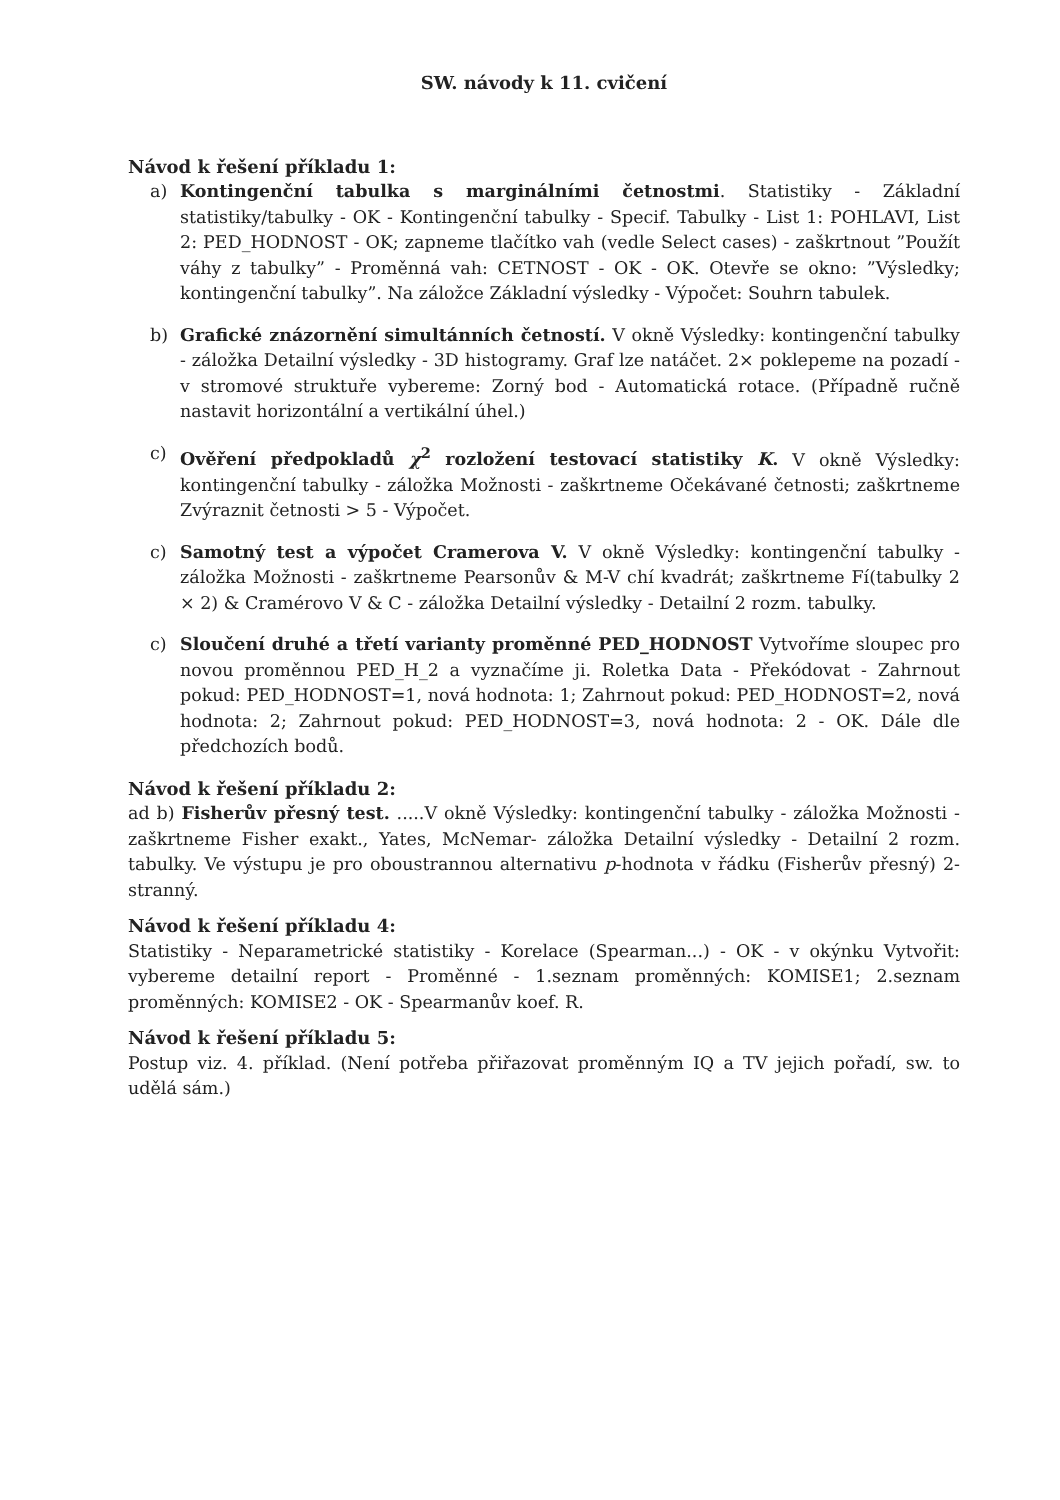SW. návody k 11. cvičení
Návod k řešení příkladu 1:
a) Kontingenční tabulka s marginálními četnostmi. Statistiky - Základní statistiky/tabulky - OK - Kontingenční tabulky - Specif. Tabulky - List 1: POHLAVI, List 2: PED_HODNOST - OK; zapneme tlačítko vah (vedle Select cases) - zaškrtnout ”Použít váhy z tabulky” - Proměnná vah: CETNOST - OK - OK. Otevře se okno: ”Výsledky; kontingenční tabulky”. Na záložce Základní výsledky - Výpočet: Souhrn tabulek.
b) Grafické znázornění simultánních četností. V okně Výsledky: kontingenční tabulky - záložka Detailní výsledky - 3D histogramy. Graf lze natáčet. 2× poklepeme na pozadí - v stromové struktuře vybereme: Zorný bod - Automatická rotace. (Případně ručně nastavit horizontální a vertikální úhel.)
c) Ověření předpokladů χ<sup>2</sup> rozložení testovací statistiky K. V okně Výsledky: kontingenční tabulky - záložka Možnosti - zaškrtneme Očekávané četnosti; zaškrtneme Zvýraznit četnosti > 5 - Výpočet.
c) Samotný test a výpočet Cramerova V. V okně Výsledky: kontingenční tabulky - záložka Možnosti - zaškrtneme Pearsonův & M-V chí kvadrát; zaškrtneme Fí(tabulky 2 × 2) & Cramérovo V & C - záložka Detailní výsledky - Detailní 2 rozm. tabulky.
c) Sloučení druhé a třetí varianty proměnné PED_HODNOST Vytvoříme sloupec pro novou proměnnou PED_H_2 a vyznačíme ji. Roletka Data - Překódovat - Zahrnout pokud: PED_HODNOST=1, nová hodnota: 1; Zahrnout pokud: PED_HODNOST=2, nová hodnota: 2; Zahrnout pokud: PED_HODNOST=3, nová hodnota: 2 - OK. Dále dle předchozích bodů.
Návod k řešení příkladu 2:
ad b) Fisherův přesný test. .....V okně Výsledky: kontingenční tabulky - záložka Možnosti - zaškrtneme Fisher exakt., Yates, McNemar- záložka Detailní výsledky - Detailní 2 rozm. tabulky. Ve výstupu je pro oboustrannou alternativu p-hodnota v řádku (Fisherův přesný) 2-stranný.
Návod k řešení příkladu 4:
Statistiky - Neparametrické statistiky - Korelace (Spearman...) - OK - v okýnku Vytvořit: vybereme detailní report - Proměnné - 1.seznam proměnných: KOMISE1; 2.seznam proměnných: KOMISE2 - OK - Spearmanův koef. R.
Návod k řešení příkladu 5:
Postup viz. 4. příklad. (Není potřeba přiřazovat proměnným IQ a TV jejich pořadí, sw. to udělá sám.)